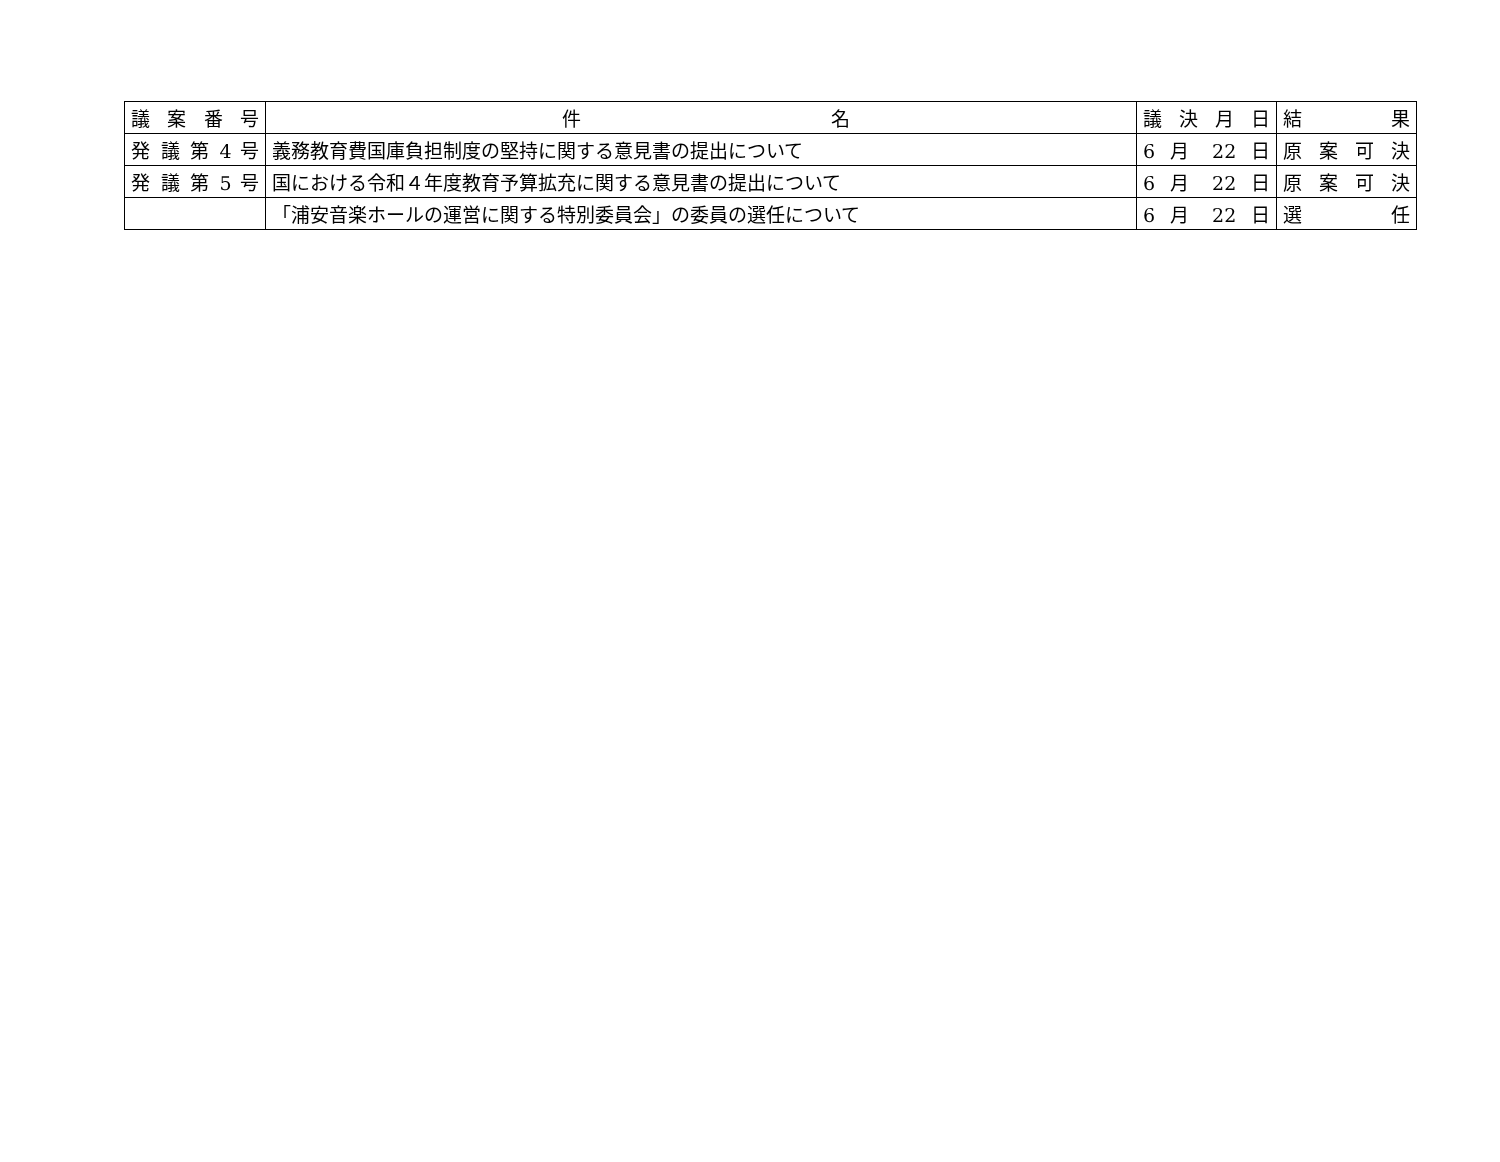| 議 案 番 号 | 件 名 | 議 決 月 日 | 結 果 |
| --- | --- | --- | --- |
| 発 議 第 4 号 | 義務教育費国庫負担制度の堅持に関する意見書の提出について | 6 月 22 日 | 原 案 可 決 |
| 発 議 第 5 号 | 国における令和４年度教育予算拡充に関する意見書の提出について | 6 月 22 日 | 原 案 可 決 |
| | 「浦安音楽ホールの運営に関する特別委員会」の委員の選任について | 6 月 22 日 | 選 任 |